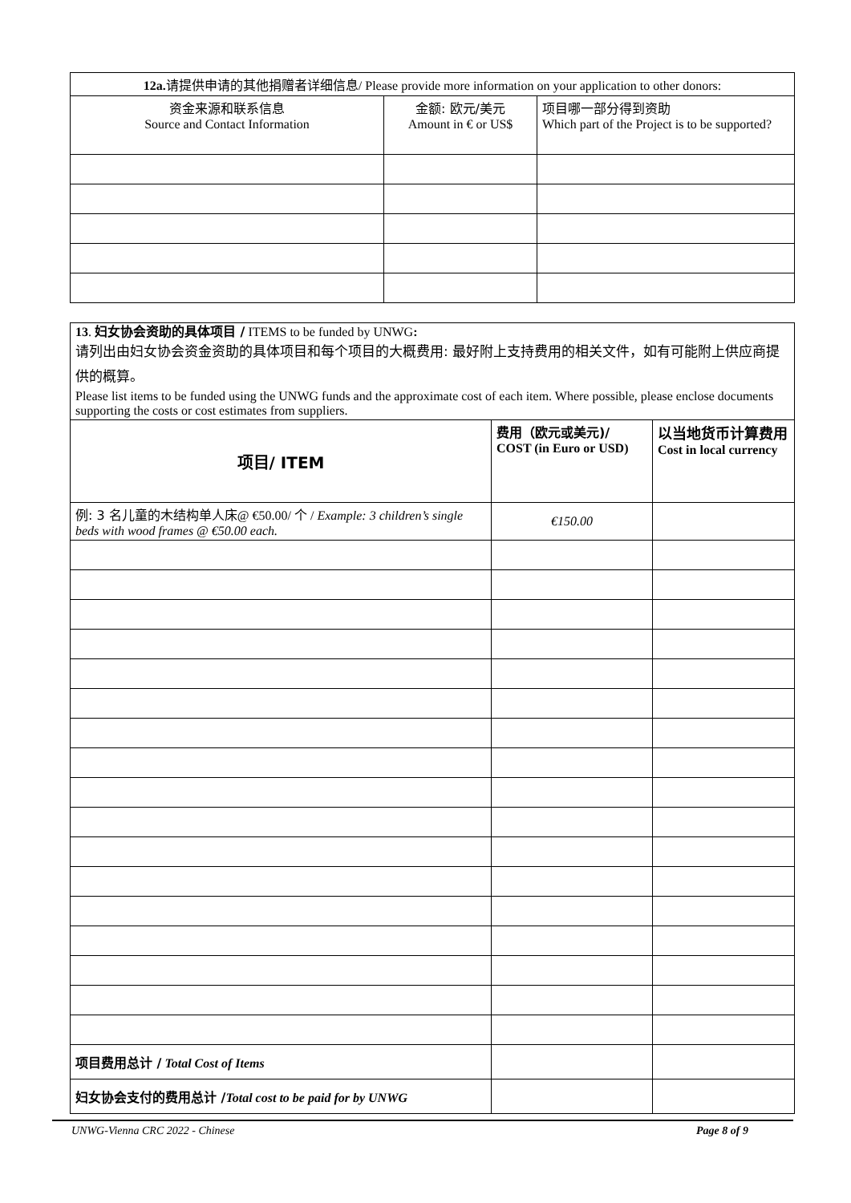| 12a. 请提供申请的其他捐赠者详细信息 / Please provide more information on your application to other donors: | | |
| --- | --- | --- |
| 资金来源和联系信息 Source and Contact Information | 金额: 欧元/美元 Amount in € or US$ | 项目哪一部分得到资助 Which part of the Project is to be supported? |
| 13 . 妇女协会资助的具体项目 / ITEMS to be funded by UNWG : 请列出由妇女协会资金资助的具体项目和每个项目的大概费用: 最好附上支持费用的相关文件，如有可能附上供应商提供的概算。 Please list items to be funded using the UNWG funds and the approximate cost of each item. Where possible, please enclose documents supporting the costs or cost estimates from suppliers. | | |
| 项目/ ITEM | 费用（欧元或美元)/ COST (in Euro or USD) | 以当地货币计算费用 Cost in local currency |
| 例: 3 名儿童的木结构单人床 @ €50.00/ 个 / Example: 3 children’s single beds with wood frames @ €50.00 each. | €150.00 | |
| 项目费用总计 / Total Cost of Items | | |
| 妇女协会支付的费用总计 / Total cost to be paid for by UNWG | | |
UNWG-Vienna CRC 2022 - Chinese Page 8 of 9